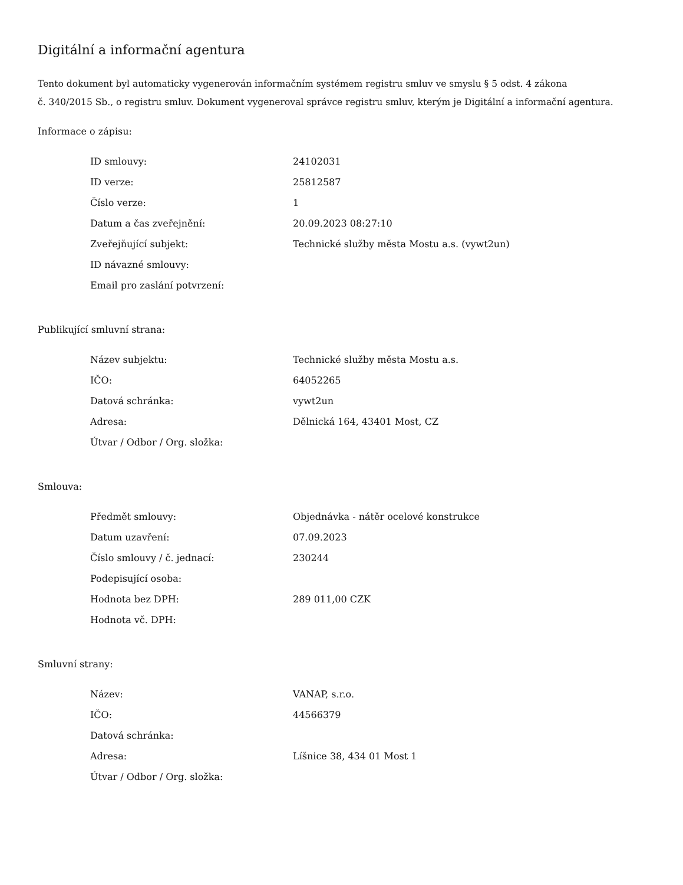Digitální a informační agentura
Tento dokument byl automaticky vygenerován informačním systémem registru smluv ve smyslu § 5 odst. 4 zákona
č. 340/2015 Sb., o registru smluv. Dokument vygeneroval správce registru smluv, kterým je Digitální a informační agentura.
Informace o zápisu:
| ID smlouvy: | 24102031 |
| ID verze: | 25812587 |
| Číslo verze: | 1 |
| Datum a čas zveřejnění: | 20.09.2023 08:27:10 |
| Zveřejňující subjekt: | Technické služby města Mostu a.s. (vywt2un) |
| ID návazné smlouvy: | |
| Email pro zaslání potvrzení: | |
Publikující smluvní strana:
| Název subjektu: | Technické služby města Mostu a.s. |
| IČO: | 64052265 |
| Datová schránka: | vywt2un |
| Adresa: | Dělnická 164, 43401 Most, CZ |
| Útvar / Odbor / Org. složka: | |
Smlouva:
| Předmět smlouvy: | Objednávka - nátěr ocelové konstrukce |
| Datum uzavření: | 07.09.2023 |
| Číslo smlouvy / č. jednací: | 230244 |
| Podepisující osoba: | |
| Hodnota bez DPH: | 289 011,00 CZK |
| Hodnota vč. DPH: | |
Smluvní strany:
| Název: | VANAP, s.r.o. |
| IČO: | 44566379 |
| Datová schránka: | |
| Adresa: | Líšnice 38, 434 01 Most 1 |
| Útvar / Odbor / Org. složka: | |